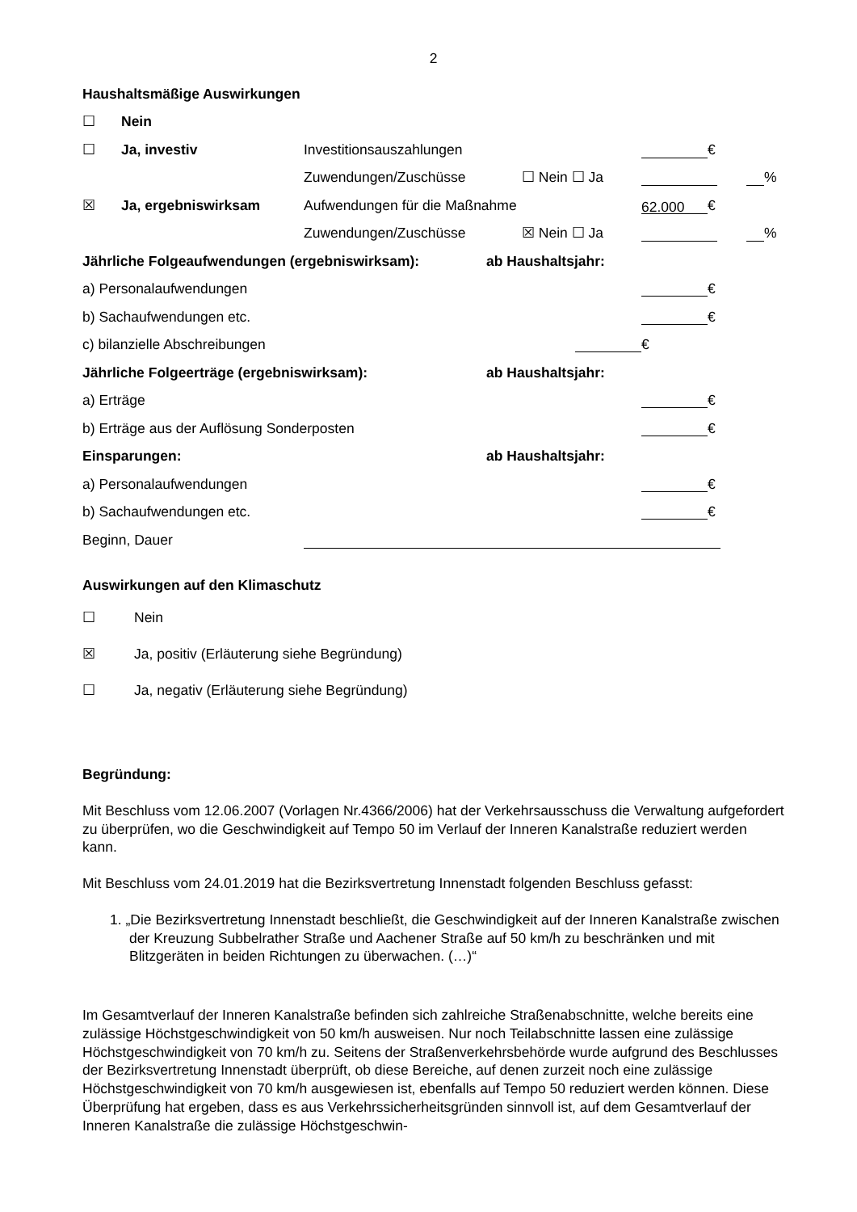2
Haushaltsmäßige Auswirkungen
☐ Nein
☐ Ja, investiv Investitionsauszahlungen €
Zuwendungen/Zuschüsse ☐ Nein ☐ Ja %
☒ Ja, ergebniswirksam Aufwendungen für die Maßnahme 62.000 €
Zuwendungen/Zuschüsse ☒ Nein ☐ Ja %
Jährliche Folgeaufwendungen (ergebniswirksam): ab Haushaltsjahr:
a) Personalaufwendungen €
b) Sachaufwendungen etc. €
c) bilanzielle Abschreibungen €
Jährliche Folgeerträge (ergebniswirksam): ab Haushaltsjahr:
a) Erträge €
b) Erträge aus der Auflösung Sonderposten €
Einsparungen: ab Haushaltsjahr:
a) Personalaufwendungen €
b) Sachaufwendungen etc. €
Beginn, Dauer
Auswirkungen auf den Klimaschutz
☐ Nein
☒ Ja, positiv (Erläuterung siehe Begründung)
☐ Ja, negativ (Erläuterung siehe Begründung)
Begründung:
Mit Beschluss vom 12.06.2007 (Vorlagen Nr.4366/2006) hat der Verkehrsausschuss die Verwaltung aufgefordert zu überprüfen, wo die Geschwindigkeit auf Tempo 50 im Verlauf der Inneren Kanalstraße reduziert werden kann.
Mit Beschluss vom 24.01.2019 hat die Bezirksvertretung Innenstadt folgenden Beschluss gefasst:
1. „Die Bezirksvertretung Innenstadt beschließt, die Geschwindigkeit auf der Inneren Kanalstraße zwischen der Kreuzung Subbelrather Straße und Aachener Straße auf 50 km/h zu beschränken und mit Blitzgeräten in beiden Richtungen zu überwachen. (…)“
Im Gesamtverlauf der Inneren Kanalstraße befinden sich zahlreiche Straßenabschnitte, welche bereits eine zulässige Höchstgeschwindigkeit von 50 km/h ausweisen. Nur noch Teilabschnitte lassen eine zulässige Höchstgeschwindigkeit von 70 km/h zu. Seitens der Straßenverkehrsbehörde wurde aufgrund des Beschlusses der Bezirksvertretung Innenstadt überprüft, ob diese Bereiche, auf denen zurzeit noch eine zulässige Höchstgeschwindigkeit von 70 km/h ausgewiesen ist, ebenfalls auf Tempo 50 reduziert werden können. Diese Überprüfung hat ergeben, dass es aus Verkehrssicherheitsgründen sinnvoll ist, auf dem Gesamtverlauf der Inneren Kanalstraße die zulässige Höchstgeschwin-